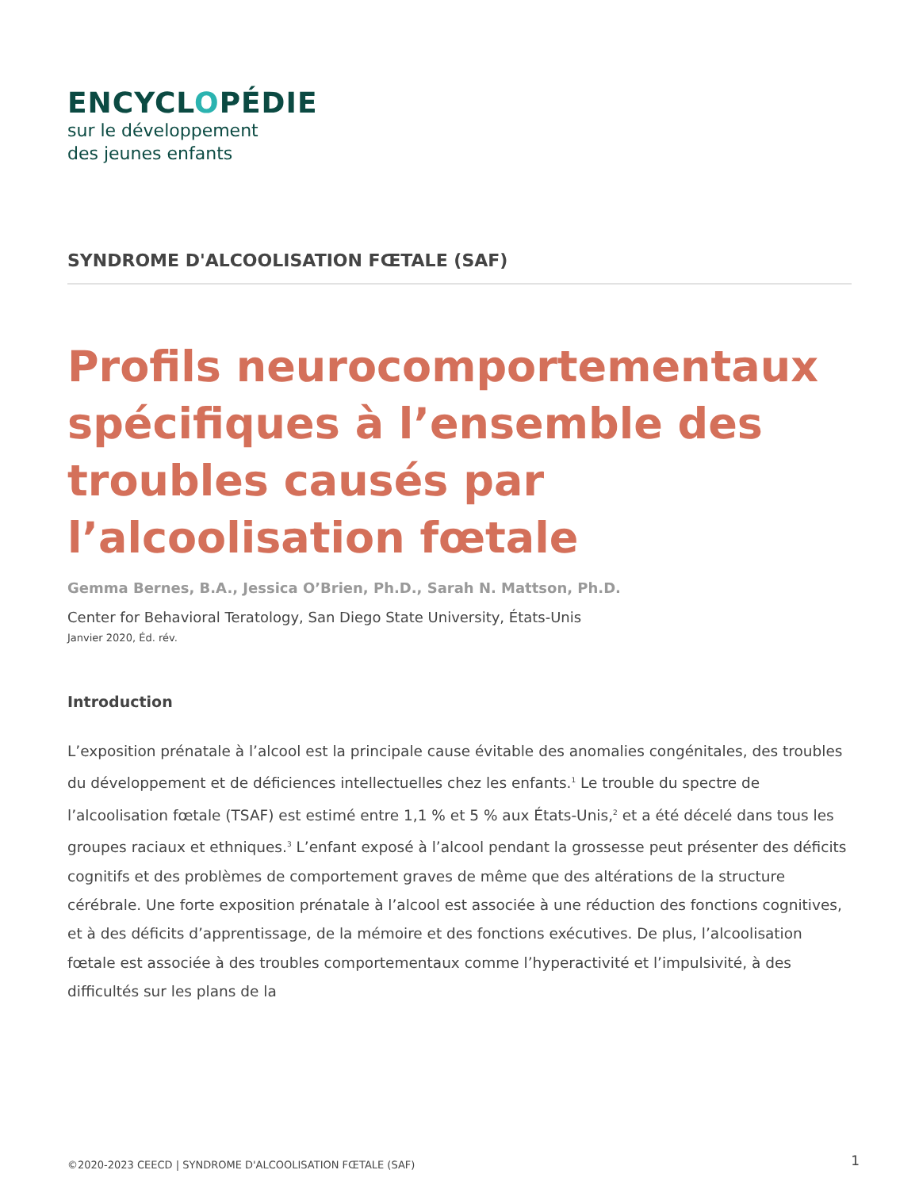ENCYCLOPÉDIE
sur le développement
des jeunes enfants
SYNDROME D'ALCOOLISATION FŒTALE (SAF)
Profils neurocomportementaux spécifiques à l’ensemble des troubles causés par l’alcoolisation fœtale
Gemma Bernes, B.A., Jessica O’Brien, Ph.D., Sarah N. Mattson, Ph.D.
Center for Behavioral Teratology, San Diego State University, États-Unis
Janvier 2020, Éd. rév.
Introduction
L’exposition prénatale à l’alcool est la principale cause évitable des anomalies congénitales, des troubles du développement et de déficiences intellectuelles chez les enfants.<sup>1</sup> Le trouble du spectre de l’alcoolisation fœtale (TSAF) est estimé entre 1,1 % et 5 % aux États-Unis,<sup>2</sup> et a été décelé dans tous les groupes raciaux et ethniques.<sup>3</sup> L’enfant exposé à l’alcool pendant la grossesse peut présenter des déficits cognitifs et des problèmes de comportement graves de même que des altérations de la structure cérébrale. Une forte exposition prénatale à l’alcool est associée à une réduction des fonctions cognitives, et à des déficits d’apprentissage, de la mémoire et des fonctions exécutives. De plus, l’alcoolisation fœtale est associée à des troubles comportementaux comme l’hyperactivité et l’impulsivité, à des difficultés sur les plans de la
©2020-2023 CEECD | SYNDROME D'ALCOOLISATION FŒTALE (SAF) 1